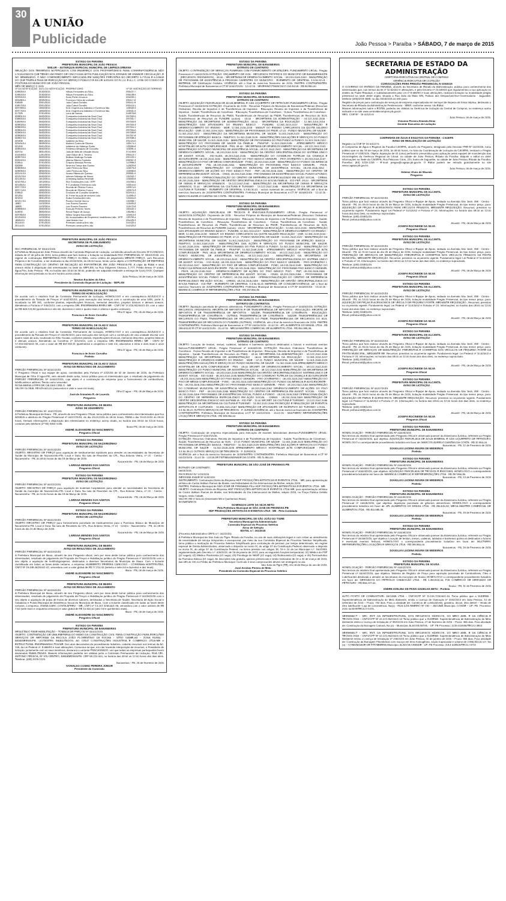30
A UNIÃO
Publicidade
João Pessoa > Paraíba > SÁBADO, 7 de março de 2015
ESTADO DA PARAÍBA
PREFEITURA MUNICIPAL DE JOÃO PESSOA
EMLUR – AUTARQUIA ESPECIAL MUNICIPAL DE LIMPEZA URBANA
RELAÇÃO DOS TERRENOS NOTIFICADOS COM ENDEREÇO DOS PROPRIETÁRIOS PARA CORRESPONDÊNCIA NÃO LOCALIZADOS QUE TERÃO UM PRAZO DE CINCO DIAS APÓS PUBLICAÇÃO NOS JORNAIS DE GRANDE CIRCULAÇÃO, E NO SEMANÁRIO, O NÃO COMPARECIMENTO IMPLICARÁ EM SANÇÕES PREVISTAS NO DECRETO 5.771/06 E 6.149/08 DO QUE TRATA A TAXA DE EXECUÇÃO DO SERVIÇO PÚBLICO E AS LEI 6.811/91 DO R.L.U. E A.L.C. 07/95 DO CODIGO DE POSTURA DO MUNICIPIO DE JOÃO PESSOA.
MÊS DE MARÇO I/ 2015
| Nº DA NOTIFICAÇÃO | DATA DA NOTIFICAÇÃO | PROPRIETÁRIO | Nº DE INSCRIÇÃO DO TERRENO |
| --- | --- | --- | --- |
| 019839/15 | 21/02/2015 | Hilkias Fernandes da Silva | 092437-7 |
| 019840/15 | 21/02/2015 | Hilkias Fernandes da Silva | 092438-5 |
| 023355/15 | 26/02/2015 | Daria Potter Amancio | 004032-1 |
| 022486/14 | 22/09/2014 | Francisco Vieira de andrade | 095117-0 |
| 018569 | 23/01/2015 | João Cabral Gondim | 093411-9 |
| 018570/15 | 23/01/2015 | João Cabral Gondim | 093410-1 |
| 023768/15 | 18/02/2015 | M.M. Engenharia Indústria e Comércio ltda | 102502-3 |
| 023776/15 | 18/02/2015 | M.M. Engenharia Indústria e Comércio ltda | 102501-5 |
| 017329 | 27/01/2015 | Lúcia de Novais | 042676-8 |
| 022801/15 | 05/02/2015 | Companhia Industrial do Sisal Cisal | 097302-5 |
| 018600/15 | 05/02/2015 | Companhia Industrial do Sisal Cisal | 097301-7 |
| 018599/15 | 05/02/2015 | Companhia Industrial do Sisal Cisal | 097300-9 |
| 022802/15 | 05/02/2015 | Companhia Industrial do Sisal Cisal | 097303-3 |
| 022803/15 | 05/02/2015 | Companhia Industrial do Sisal Cisal | 097304-1 |
| 022804/15 | 05/02/2015 | Companhia Industrial do Sisal Cisal | 097305-0 |
| 022805/15 | 05/02/2015 | Companhia Industrial do Sisal Cisal | 097306-8 |
| 022806/15 | 05/02/2015 | Companhia Industrial do Sisal Cisal | 097307-8 |
| 022807/15 | 05/02/2015 | Companhia Industrial do Sisal Cisal | 097308-4 |
| 021908 | 08/01/2015 | Valdemir da Silva | 231424-0 |
| 022494/14 | 26/09/2014 | Marlene Castro de Oliveira | 162474-1 |
| 021259 | 05/01/2015 | Valdemar da Nóbrega Gaião | 122285-6 |
| 022840/15 | 06/02/2015 | Frederico Mesquita de Carvalho | 102281-4 |
| 022704 | 26/01/2015 | João de Brito de Athayde Moura | 274159-8 |
| 015248/15 | 14/01/2015 | José Gilson de A. Teixeira | 093412-7 |
| 022873/15 | 20/02/2015 | Robson Madruga Furtado | 097433-1 |
| 032552/15 | 19/02/2015 | Alberto Ribeiro Coutinho | 092367-2 |
| 015844 | 07/01/2015 | Crispina Messias Pereira | 147898-2 |
| 020289 | 23/02/2015 | Severino Tomaz dos Santos | 143623-6 |
| 022838/15 | 06/02/2015 | Jafer Pereira da Silva | 102279-2 |
| 022839/15 | 06/02/2015 | Jafer Pereira da Silva | 102280-6 |
| 023151/15 | 23/02/2015 | Norma Ribeiro de Queiroz | 293661-5 |
| 021213/15 | 05/02/2015 | Adones Nóbrega de Moura | 124352-7 |
| 021125/14 | 16/12/2014 | Armstrong Batista Rezende | 102263-6 |
| 021078/14 | 16/12/2014 | Star Construções Ltda - EPP | 101356-4 |
| 021165/14 | 16/12/2014 | R C produtos Cerâmicos Ltda | 102244-0 |
| 023773/15 | 18/02/2015 | Ricardo de Oliveira Franca | 100974-5 |
| 023774/15 | 18/02/2015 | Ricardo de Oliveira Franca | 100975-3 |
| 019842 | 02/03/2015 | Ceciliano de Carvalho Vanderlei | 001910-1 |
| 021264 | 06/02/2015 | M. Freire locação de imóveis Ltda | 114285-2 |
| 021912 | 09/01/2015 | Dubai Construções Ltda | 124504-0 |
| 021217/15 | 23/02/2015 | Paulino Vicente Marco | 124366-7 |
| 16807 | 11/02/2015 | Luiz Soares Gouveia | 112469-2 |
| 16808 | 11/02/2015 | Luiz Soares Gouveia | 112470-6 |
| 022866/15 | 20/02/2015 | Gonçalo Pinheiro Torres | 100422-1 |
| 043630 | 26/02/2015 | Sinval Roque de Araújo | 136496-1 |
| 023780/15 | 23/02/2015 | Wilma Targino Maranhão | 101813-2 |
| 021216/15 | 11/02/2015 | ML Incorporadora de Empreend. Imobiliários Ltda - EPP | 123793-4 |
| 18565/15 | 22/01/2015 | José Batista Vaz | 094420-3 |
| 20115/15 | 07/01/2015 | Premium construções Ltda | 241522-4 |
| 20114/15 | 07/01/2015 | Premium construções Ltda | 241523-2 |
PREFEITURA MUNICIPAL DE JOÃO PESSOA
SECRETARIA DE PLANEJAMENTO
AVISO DE LICITAÇÃO
RDC PRESENCIAL Nº 33001/2015
A Prefeitura Municipal de João Pessoa através da Comissão Especial de Licitação, constituída através do Decreto Nº 8.249/2014, datada de 07 de julho de 2014, torna público que fará realizar a licitação na modalidade RDC PRESENCIAL N° 33001/2015, em regime de contratação EMPREITADA POR PREÇO GLOBAL, como critério de julgamento MENOR PREÇO, com Recursos Próprios e de Convênio, a ser realizada no dia 01/04/2015, às 09:00 horas, tendo como objeto a CONTRATAÇÃO DE EMPRESA PARA CONSTRUÇÃO DO CENTRO DE INICIAÇÃO AO ESPORTE/CIE, EM JOÃO PESSOA-PB. A cópia do Edital e seus anexos estão à disposição dos interessados na sede da SEPLAN, na Rua Diógenes Chianca, 1.777, Prédio Anexo 4º andar, Água Fria, João Pessoa - PB, no horário das 14:00 às 18:00, podendo ser adquirida mediante a entrega de 1(um) DVD. Qualquer informação será prestada no local e horário acima citado.
João Pessoa, 06 de março de 2015.
Newton Euclides da Silva
Presidente da Comissão Especial de Licitação - SEPLAN
PREFEITURA MUNICIPAL DE OLHO D´ÁGUA
TERMO DE HOMOLOGAÇÃO
De acordo com o relatório final da Comissão Permanente de Licitação, HOMOLOGO e em consequência ADJUDICO o procedimento da Tomada de Preços nº 00024/2014, para execução dos serviços com a construção de uma UBS, porte II, localizada na BR 361, conforme plantas, especificações técnicas, memorial descritivo, projetos básicos e demais anexos. Atendendo a Portaria nº 340/2013, com a empresa DEL ENGENHARIA EIRELI ME - CNPJ Nº 17.415.942/0001-33, com o valor de R$ 508.224,84 (quinhentos e oito mil, duzentos e vinte e quatro reais e oitenta e quatro centavos).
Olho D´água - PB, 05 de Março de 2015.
Francisco de Assis Carvalho
Prefeito
PREFEITURA MUNICIPAL DE OLHO D´ÁGUA
TERMO DE HOMOLOGAÇÃO
De acordo com o relatório final da Comissão Permanente de Licitação, HOMOLOGO e em conseqüência ADJUDICO o procedimento da Tomada de Preços nº 00025/2014, para execução dos serviços com a construção de uma unidade escolar com quatro salas de aula, localizada no Sítio Guiada, conforme plantas, especificações técnicas, memorial descritivo, projetos básicos e demais anexos. Atendendo ao Convênio nº 421/2014, com a empresa DEL ENGENHARIA EIRELI ME - CNPJ Nº 17.415.942/0001-33, com o valor de R$ 557.832,11 (quinhentos e cinqüenta e sete mil, oitocentos e trinta e dois reais e onze centavos).
Olho D´água - PB, 05 de Março de 2015.
Francisco de Assis Carvalho
Prefeito
PREFEITURA MUNICIPAL DE OLHO D´ÁGUA
AVISO DE RESULTADO DE JULGAMENTO
PREGÃO PRESENCIAL Nº 00001/2015
O Pregoeiro Oficial e sua equipe de apoio, constituídos pela Portaria nº 02/2015 de 02 de Janeiro de 2015, da Prefeitura Municipal de Olho D´agua-PB, vem através deste aviso, tornar público para os interessados que, o resultado de julgamento do PREGÃO PRESENCIAL Nº 00001/2015, cujo objeto é a contratação de empresa para o fornecimento de combustíveis, lubrificantes e aditivos. Tendo como vencedor:
ROSA MARIA LOPES DE CALDAS CIRILO - ME
VALOR GLOBAL R$ 629.000,00 (seiscentos e vinte e nove mil reais)
Olho D´agua – PB, 05 de Março de 2015.
José de Arimateia R. de Lacerda
Pregoeiro
PREFEITURA MUNICIPAL DE IBIARA
AVISO DE ADIAMENTO
PREGÃO PRESENCIAL Nº. 00017/2015
A Prefeitura Municipal de Ibiara - PB, através de seu Pregoeiro Oficial, torna público para conhecimento dos interessados que fica ADIADA a abertura do Pregão Presencial nº 00017/2015, do dia 09.03.2015 às 09:00 horas, PARA o dia 19.03.2015 às 09:00 horas. Demais informações a disposição dos interessados no endereço acima citado, no horário das 08:00 às 12:00 horas, contatos pelo telefone (0**83) 3454-1035.
Ibiara-PB, 06 de março de 2015.
ANDRÉ ALEXANDRE DO NASCIMENTO
Pregoeiro Oficial
ESTADO DA PARAÍBA
PREFEITURA MUNICIPAL DE NAZAREZINHO
AVISO DE LICITAÇÃO
PREGÃO PRESENCIAL Nº 00010/2015
OBJETO: REGISTRO DE PREÇO para aquisição de medicamentos injetáveis para atender as necessidades da Secretaria de Saúde do Município de Nazarezinho-PB. Local e Data: Na sala de Reuniões da CPL, Rua Antonio Vieira, nº 01 - Centro - Nazarezinho - PB, às 08:00 horas do dia 18 de Março de 2015.
Nazarezinho - PB, 06 de Março de 2015
LARISSA MENDES DOS SANTOS
Pregoeira Oficial
ESTADO DA PARAÍBA
PREFEITURA MUNICIPAL DE NAZAREZINHO
AVISO DE LICITAÇÃO
PREGÃO PRESENCIAL Nº 00011/2015
OBJETO: REGISTRO DE PREÇO para aquisição de materiais hospitalares para atender as necessidades da Secretaria de Saúde do município de Nazarezinho-PB. Local e Data: Na sala de Reuniões da CPL, Rua Antonio Vieira, nº 01 - Centro - Nazarezinho - PB, às 10:00 horas do dia 18 de Março de 2015.
Nazarezinho - PB, 06 de Março de 2015
LARISSA MENDES DOS SANTOS
Pregoeira Oficial
ESTADO DA PARAÍBA
PREFEITURA MUNICIPAL DE NAZAREZINHO
AVISO DE LICITAÇÃO
PREGÃO PRESENCIAL Nº 00012/2015
OBJETO REGISTRO DE PREÇO para fornecimento parcelado de medicamentos para a Farmácia Básica do Município de Nazarezinho-PB. Local e Data: Na sala de Reuniões da CPL, Rua Antonio Vieira, nº 01 - Centro - Nazarezinho - PB, às 08:30 horas do dia 20 de Março de 2015.
Nazarezinho - PB, 06 de Março de 2015
LARISSA MENDES DOS SANTOS
Pregoeira Oficial
PREFEITURA MUNICIPAL DE IBIARA
AVISO DE RESULTADO DE JULGAMENTO
PREGÃO PRESENCIAL Nº 00014/2015
A Prefeitura Municipal de Ibiara, através de seu Pregoeiro oficial, vem por meio deste tornar público para conhecimento dos interessados, resultado de julgamento de Proposta de Preços e Habilitação jurídica do Pregão Presencial nº 00014/2015 com o seu objeto a aquisição de hortifrutigranjeiros, destinados a diversas Secretarias do Município de Ibiara. Com o licitante classificado em todas as fases deste certame, a empresa: HUMBERTO PEREIRA CARDOSO – CORRINHA HORTFRUTAS, CNPJ Nº 19.448.462/0001-02, vencedora com o valor global de R$ 77.210,00 (setenta e sete mil e duzentos e dez reais).
Ibiara - PB, 06 de março de 2015.
ANDRÉ ALEXANDRE DO NASCIMENTO
Pregoeiro Oficial
PREFEITURA MUNICIPAL DE IBIARA
AVISO DE RESULTADO DE JULGAMENTO
PREGÃO PRESENCIAL Nº 00016/2015
A Prefeitura Municipal de Ibiara, através de seu Pregoeiro oficial, vem por meio deste tornar público para conhecimento dos interessados, resultado de julgamento de Proposta de Preços e Habilitação jurídica do Pregão Presencial nº 00016/2015 com o seu objeto a aquisição de polpa de frutas de diversos sabores, destinadas a Secretaria de Saúde, Secretaria de Ação Social e Cidadania e Fundo Municipal de Assistência Social do Município de Ibiara. Com o licitante classificado em todas as fases deste certame, a empresa: JOANA DARC COSTA AFREU – ME, CNPJ nº 13.207.326/0001-36, vencedora com o valor unitário de R$ 7,50 (sete reais e cinquenta centavos) e valor global de R$ 10.500,00 (dez mil e quinhentos reais).
Ibiara - PB, 06 de março de 2015.
ANDRÉ ALEXANDRE DO NASCIMENTO
Pregoeiro Oficial
ESTADO DA PARAÍBA
PREFEITURA MUNICIPAL DE BANANEIRAS
RESULTADO FASE HABILITAÇÃO – TOMADA DE PREÇOS Nº 00001/2015
OBJETO: CONTRATAÇÃO DE UMA EMPRESA DO RAMO DA CONSTRUÇÃO CIVIL PARA CONSTRUÇÃO PARA EXECUTAR SERVIÇOS DE REFORMA DA ESCOLA JOÃO FLORENTINO DA ROCHA – SÍTIO GAMELAS – ZONA RURAL - BANANEIRAS/PB. LICITANTES INABILITADOS: AD CRUZ CONSTRUÇÕES INDUSTRIA E COMERCIO LTDA-ME e ESTRUCTURAL ENGENHARIA LTDA ME. Dos atos decorrentes do procedimento licitatório, caberão recursos nos termos do Art. 109, da Lei Federal nº. 8.666/93 e suas alterações. Comunica-se que, em não havendo interposição de recursos, o Presidente de licitação, juntamente com os seus membros, declarará o certame FRACASSADO, vez que todas as empresas participantes foram declaradas INABILITADAS. Maiores informações poderão ser obtidas junto a Comissão Permanente de Licitação, RUA CEL. ANTONIO PESSOA, Nº 375-CENTRO, BANANEIRAS/PB- CEP 58.220-000, no horário das 08:00 as 12:00 horas dos dias úteis. Telefone: (083) 3376 1129.
Bananeiras - PB, 25 de fevereiro de 2015
IVONALDO COSMO PEREIRA JÚNIOR
Presidente da Comissão
ESTADO DA PARAÍBA
PREFEITURA MUNICIPAL DE BANANEIRAS
EXTRATO DE CONTRATO
OBJETO: CONTRATAÇÃO DE SERVIÇOS FUNERAIS COM FORNECIMENTO DE ATAÚDES. FUNDAMENTO LEGAL: Pregão Presencial nº 00002/2015.DOTAÇÃO: ORÇAMENTO DE 2015 - RECURSOS PRÓPRIOS DO MUNICÍPIO DE BANANEIRAS/PB - (RECURSOS ORDINÁRIOS) - 08.00 - SECRETARIA DE DESENVOLVIMENTO SOCIAL - 08.244.2005.2053 - MANUTENÇÃO DE PROGRAMA DE ASSISTÊNCIA A PESSOAS CARENTES DO MUNICIPIO - ELEMENTO DE DESPESA: 3.3.90.32.01 - MATERIAL DE Distribuição Gratuita. VIGÊNCIA: até o final do exercício financeiro de 2015. PARTES CONTRATANTES: Prefeitura Municipal de Bananeiras e:CT Nº 00007/2015 - 12.02.15 - SEVERINO FRANCISCO DA SILVA - R$ 84.850,00
ESTADO DA PARAÍBA
PREFEITURA MUNICIPAL DE BANANEIRAS
EXTRATO DE CONTRATO
OBJETO: AQUISIÇÃO PARCELADA DE ÁGUA MINERAL E GÁS LIQUEFEITO DE PETRÓLEO.FUNDAMENTO LEGAL: Pregão Presencial nº 00003/2015.DOTAÇÃO: Orçamento de 2015 - Recursos Próprios do Município de Bananeiras/Federais (Recursos Ordinários; Receita de Impostos e de Transferência de Impostos - Educação; Receita de Impostos e de Transferência de Impostos - Saúde; Transferência de Convênios - Educação; Transferência de Convênios - Outras; Transferência de Convênios - Saúde; Transferências de Recursos do FNAS; Transferências de Recursos do FNDE; Transferências de Recursos do SUS; Transferências de Recursos do FUNDEB (outras) - 03.00 - SECRETARIA DA ADMINISTRAÇÃO - 04.122.2002.2005 - MANUTENÇÃO DA SECRETARIA DE ADMINISTRAÇÃO; 06.00 - SECRETARIA DA EDUCAÇÃO - 12.361.2014.2016 - MANUTENÇÃO DAS ATIVIDADES DO ENSINO BÁSICO - FUNDEB; 12.361.2014.2017 - MANUTENÇÃO E DESENVOLVIMENTO DO ENSINO - MDE; 12.361.2016.2018 - MANUT. DO ENSINO C/RECURSOS DA QUOTA SALÁRIO EDUCAÇÃO - QSE; 12.361.2019.2020 - MANUTENÇÃO DE PROGRAMAS DO FNDE; 07.01 - FUNDO MUNICIPAL DE SAÚDE - 10.301.2002.2022 - MANUTENÇÃO DA SECRETARIA MUNICIPAL DE SAÚDE; 10.301.2008.2023 - MANUTENÇÃO DO PROGRAMA DE ATENÇÃO BASICA - PAB/FIXO; 10.301.2008.2029 - MANUTENÇÕES DAS AÇÕES E SERVIÇOS DO FUNDO MUNICIPAL DE SAÚDE; 10.301.2008.2030 - MANUTENÇÃO DE PROGRAMAS DO FNS FUNDO A FUNDO; 10.301.2009.2032 - MANUTENÇÃO DO PROGRAMA DE SAÚDE DA FAMILIA - FNS/PSF; 10.302.2008.2035 - ATENDIMENTO MÉDICO HOSPITALAR DE ALTA COMPLEXIDADE - FNS; 08.00 - SECRETARIA DE DESENVOLVIMENTO SOCIAL - 08.122.2002.2041 - MANUTENÇÃO DO FUNDO MUNICIPAL DE ASSISTÊNCIA SOCIAL; 08.122.2002.2042 - MANUTENÇÃO DA SECRETARIA DE DESENVOLVIMENTO SOCIAL; 08.243.2004.2044 - MANUTENÇÃO DA GESTÃO DESCENTRALIZADA DO SISTEMA UNICO DE ASSIST. SOCIAL - IGD-SUAS; 08.243.2004.2045 - MANUTENÇÃO DO CONSELHO TUTELAR DA CRIANÇA E ADOLESCENTE; 08.243.2004.2046 - MANUTENÇÃO DO PISO BASICO VARIAVEL - PRO-JOVEM/PBV I; 08.243.2004.2047 - MANUTENÇÃO DO PISO DE MÉDIA COMPLEXIDADE - PVMC; 08.243.2004.2048 - MANUTENÇÃO DO FUNDO DA INFANCIA E ADOLESCENTE - FIA; 08.243.2005.2050 - MANUTENÇÃO DO PROGRAMA PISO BASICO VARIAVEL - PBVII; 08.244.2002.2051 - MANUTENÇÃO DO CONSELHO MUNICIPAL DE ASSISTÊNCIA SOCIAL; 08.244.2005.2052 - DESENVOLVIMENTO DE AÇÕES DO PISO BÁSICO FIXO - PBF; 08.244.2005.2055 - MANUTENÇÃO DO CENTRO DE REFERENCIA EM ASSIST. SOCIAL - CRAS; 08.244.2005.2056 - PROGRAMAS DE ASSISTÊNCIAS SOCIAL FUNDO A FUNDO; 08.244.2005.2058 - OPERACIONALIZAÇÃO DO CENTRO DE REFERÊNCIA ESPECIALIZADO EM AÇÃO SOCIAL - CREAS; 08.244.2005.2059 - MANUTENÇÃO DE GESTÃO DESCENTRALIZADA DO BOLSA FAMILIA - IGD-PBF; 09.00 - SECRETARIA DE OBRAS E SERVIÇOS URBANOS - 15.122.2002.2062 - MANUTENÇÃO DA SECRETARIA DE OBRAS E SERVIÇOS URBANOS; 11.00 - SECRETARIA DA CULTURA E TURISMO - 13.122.2002.2065 - MANUTENÇÃO DA SECRETARIA DA CULTURA E TURISMO - ELEMENTO DE DESPESA: 3.3.90.30.01 - outros materiais de consumo. VIGÊNCIA: até o final do exercício financeiro de 2015PARTES CONTRATANTES: Prefeitura Municipal de Bananeiras e:CT Nº 00008/2015 - 12.02.15 - MARCOS AURELIO DANTAS DA COSTA - R$ 32.950,00
ESTADO DA PARAÍBA
PREFEITURA MUNICIPAL DE BANANEIRAS
EXTRATO DE CONTRATO
OBJETO: AQUISIÇÃO PARCELADA DE TECIDOS E ENXOVAIS.FUNDAMENTO LEGAL: Pregão Presencial nº 00004/2015.DOTAÇÃO: Orçamento de 2015 - Recursos Próprios do Município de Bananeiras/Federais (Recursos Ordinários; Receita de Impostos e de Transferência de Impostos - Educação; Receita de Impostos e de Transferência de Impostos - Saúde; Transferência de Convênios - Educação; Transferência de Convênios - Outras; Transferência de Convênios - Saúde; Transferências de Recursos do FNAS; Transferências de Recursos do FNDE; Transferências de Recursos do SUS; Transferências de Recursos do FUNDEB (outras) - 06.00 - SECRETARIA DA EDUCAÇÃO - 12.361.2014.2016 - MANUTENÇÃO DAS ATIVIDADES DO ENSINO BÁSICO - FUNDEB; 12.361.2014.2017 - MANUTENÇÃO E DESENVOLVIMENTO DO ENSINO - MDE; 12.361.2016.2018 - MANUT. DO ENSINO C/RECURSOS DA QUOTA SALÁRIO EDUCAÇÃO - QSE; 12.361.2019.2020 - MANUTENÇÃO DE PROGRAMAS DO FNDE; 07.01 - FUNDO MUNICIPAL DE SAÚDE - 10.301.2002.2022 - MANUTENÇÃO DA SECRETARIA MUNICIPAL DE SAÚDE; 10.301.2008.2023 - MANUTENÇÃO DO PROGRAMA DE ATENÇÃO BASICA - PAB/FIXO; 10.301.2008.2029 - MANUTENÇÕES DAS AÇÕES E SERVIÇOS DO FUNDO MUNICIPAL DE SAÚDE; 10.301.2008.2030 - MANUTENÇÃO DE PROGRAMAS DO FNS FUNDO A FUNDO; 10.301.2009.2032 - MANUTENÇÃO DO PROGRAMA DE SAÚDE DA FAMILIA - FNS/PSF; 10.302.2008.2035 - ATENDIMENTO MÉDICO HOSPITALAR DE ALTA COMPLEXIDADE - FNS; 08.00 SECRETARIA DE DESENVOLVIMENTO SOCIAL - 08.122.2002.2041 - MANUTENÇÃO DO FUNDO MUNICIPAL DE ASSISTÊNCIA SOCIAL; 08.122.2002.2042 - MANUTENÇÃO DA SECRETARIA DE DESENVOLVIMENTO SOCIAL; 08.243.2004.2044 - MANUTENÇÃO DA GESTÃO DESCENTRALIZADA DO SISTEMA UNICO DE ASSIST. SOCIAL - IGD-SUAS; 08.243.2004.2046 - MANUTENÇÃO DO PISO BASICO VARIAVEL - PRO-JOVEM/PBV I; 08.243.2004.2047 - MANUTENÇÃO DO PISO DE MÉDIA COMPLEXIDADE - PVMC; 08.243.2004.2048 - MANUTENÇÃO DO FUNDO DA INFANCIA E ADOLESCENTE - FIA; 08.243.2005.2050 - MANUTENÇÃO DO PROGRAMA PISO BASICO VARIAVEL - PBVII; 08.244.2005.2052 - DESENVOLVIMENTO DE AÇÕES DO PISO BÁSICO FIXO - PBF; 08.244.2005.2055 - MANUTENÇÃO DO CENTRO DE REFERENCIA EM ASSIST. SOCIAL - CRAS; 08.244.2005.2056 - PROGRAMAS DE ASSISTÊNCIAS SOCIAL FUNDO A FUNDO; 08.244.2005.2058 - OPERACIONALIZAÇÃO DO CENTRO DE REFERÊNCIA ESPECIALIZADO EM AÇÃO SOCIAL - CREAS; 08.244.2005.2059 - MANUTENÇÃO DE GESTÃO DESCENTRALIZADA DO BOLSA FAMILIA - IGD-PBF - ELEMENTO DE DESPESA: 3.3.90.30.01 MATERIAL DE CONSUMOVIGÊNCIA: até o final do exercício financeiro de 2015PARTES CONTRATANTES: Prefeitura Municipal de Bananeiras e:CT Nº 00009/2015 - 13.02.15 - MARINGÁ COMÉRCIO E REPRESENTAÇÕES LTDA - R$ 287.860,80
ESTADO DA PARAÍBA
PREFEITURA MUNICIPAL DE BANANEIRAS
EXTRATO DE CONTRATOS
OBJETO: Aquisição parcelada de gêneros alimentícios. FUNDAMENTO LEGAL: Pregão Presencial nº 00005/2015. DOTAÇÃO: RECURSOS ORDINÁRIOS; RECEITA DE IMPOSTOS E DE TRANSFERÊNCIA DE IMPOSTOS - EDUCAÇÃO; RECEITA DE IMPOSTOS E DE TRANSFERÊNCIA DE IMPOSTOS - SAÚDE; TRANSFERÊNCIA DE CONVÊNIOS - EDUCAÇÃO; TRANSFERÊNCIA DE CONVÊNIOS - OUTRAS; TRANSFERÊNCIA DE CONVÊNIOS - SAÚDE; TRANSFERÊNCIAS DE RECURSOS DO FNAS; TRANSFERÊNCIAS DE RECURSOS DO FNDE; TRANSFERÊNCIAS DE RECURSOS DO SUS; TRANSFERÊNCIAS DE RECURSOS DO FUNDEB (OUTRAS). VIGÊNCIA: até o final do exercício financeiro de 2015. PARTES CONTRATANTES: Prefeitura Municipal de Bananeiras e: CT Nº 00010/2015 - 20.02.15 - ATL ALIMENTOS DO BRASIL LTDA - R$ 286.530,82 E CT Nº 00011/2015 - 20.02.15 - MEGA MASTER COMERCIAL DE ALIMENTOS LTDA - R$ 450.985,35.
ESTADO DA PARAÍBA
PREFEITURA MUNICIPAL DE BANANEIRAS
EXTRATO DE CONTRATO
OBJETO: Locação de tendas, mesas, cadeiras, tablados e banheiros químicos destinados a futuros e eventuais eventos festivos.FUNDAMENTO LEGAL: Pregão Presencial nº 00006/2015. DOTAÇÃO: Recursos Ordinários; Transferência de Convênios - Outras Receita de Impostos e de Transferência de Impostos - Educação; Receita de Impostos e de Transferência de Impostos - Saúde Transferências de Recursos do FNAS - 03.00 SECRETARIA DA ADMINISTRAÇÃO - 04.122.2002.2005 MANUTENÇÃO DA SECRETARIA DE ADMINISTRAÇÃO - 06.00 SECRETARIA DA EDUCAÇÃO - 12.361.2014.2017 MANUTENÇÃO E DESENVOLVIMENTO DO ENSINO - MDE - 07.01 FUNDO MUNICIPAL DE SAÚDE - 10.301.2008.2029 MANUTENÇÕES DAS AÇÕES E SERVIÇOS DO FUNDO MUNICIPAL DE SAÚDE - 10.302.2008.2035 ATENDIMENTO MÉDICO HOSPITALAR DE ALTA COMPLEXIDADE - FNS - 08.00 SECRET. DE DESENVOLVIMENTO SOCIAL - 08.122.2002.2041 MANUTENÇÃO DO FUNDO MUNICIPAL DE ASSISTÊNCIA SOCIAL - 08.122.2002.2042 MANUTENÇÃO DA SECRETARIA DE DESENVOLVIMENTO SOCIAL - 08.243.2004.2044 MANUTENÇÃO DA GESTÃO DESCENTRALIZADA DO SISTEMA UNICO DE ASSIST. SOCIAL - IGD-SUAS - 08.243.2004.2045 MANUTENÇÃO DO CONSELHO TUTELAR DA CRIANÇA E ADOLESCENTE - 08.243.2004.2046 MANUTENÇÃO DO PISO BASICO VARIAVEL - PRO-JOVEM/PBV I - 08.243.2004.2047 MANUTENÇÃO DO PISO DE MÉDIA COMPLEXIDADE - PVMC - 08.243.2004.2048 MANUTENÇÃO DO FUNDO DA INFANCIA E ADOLESCENTE - FIA - 08.243.2005.2050 MANUTENÇÃO DO PROGRAMA PISO BASICO VARIAVEL - PBVII - 08.244.2002.2051 MANUTENÇÃO DO CONSELHO MUNICIPAL DE ASSISTÊNCIA SOCIAL - 08.244.2005.2052 DESENVOLVIMENTO DE AÇÕES DO PISO BÁSICO FIXO - PBF - 08.244.2005.2055 MANUTENÇÃO DO CENTRO DE REFERENCIA EM ASSIST. SOCIAL - CRAS - 08.244.2005.2056 PROGRAMAS DE ASSISTÊNCIAS SOCIAL FUNDO A FUNDO - 08.244.2005.2058 OPERACIONALIZAÇÃO DO CENTRO DE REFERÊNCIA ESPECIALIZADO EM AÇÃO SOCIAL - CREAS - 08.244.2005.2059 MANUTENÇÃO DE GESTÃO DESCENTRALIZADA DO BOLSA FAMILIA - IGD-PBF - 11.00 SECRET. DA CULTURA E TURISMO - 13.122.2002.2065 MANUTENÇÃO DA SECRETARIA DA CULTURA E TURISMO - 13.392.2020.2066 PROMOÇÃO E REALIZAÇÃO DE EVENTOS ARTISTICOS E CULTURAIS - 13.695.2020.2067 MANUTENÇÃO DE ATIVIDADES DE INCENTIVO AO TURISMO LOCAL - 3.3.90.39.01 OUTROS SERVIÇOS DE TERCEIROS - P. JURIDICAVIGÊNCIA: até o final do exercício financeiro de 2015PARTES CONTRATANTES: Prefeitura Municipal de Bananeiras e:CT Nº 00012/2015 - 20.02.15 - MULTSERV REPRESENTAÇÕES LOCAÇÕES E SERVIÇOS LTDA - R$ 189.950,00
ESTADO DA PARAÍBA
PREFEITURA MUNICIPAL DE BANANEIRAS
EXTRATO DE CONTRATO
OBJETO: Contratação de empresa especializada para execução de exames laboratoriais diversos.FUNDAMENTO LEGAL: Pregão Presencial nº 00007/2015.
DOTAÇÃO: Recursos Ordinários; Receita de Impostos e de Transferência de Impostos - Saúde; Transferência de Convênios - Saúde; Transferências de Recursos do SUS; - 07.01 FUNDO MUNICIPAL DE SAÚDE - 10.301.2008.2023 MANUTENÇÃO DO PROGRAMA DE ATENÇÃO BASICA - PAB/FIXO - 10.301.2008.2029 MANUTENÇÕES DAS AÇÕES E SERVIÇOS DO FUNDO MUNICIPAL DE SAÚDE - 10.302.2008.2035 ATENDIMENTO MÉDICO HOSPITALAR ALTA COMPLEXIDADE - FNS - 3.3.90.39.01 OUTROS SERVIÇOS DE TERCEIROS - P. JURIDICA
VIGÊNCIA: até o final do exercício financeiro de 2015PARTES CONTRATANTES: Prefeitura Municipal de Bananeiras e:CT Nº 00013/2015 - 20.02.15 - LUCIA DE FÁTIMA ANDRADE DA COSTA - R$ 70.950,00
PREFEITURA MUNICIPAL DE SÃO JOSÉ DE PIRANHAS-PB
EXTRATO DE CONTRATO:
06/03/2015
PROCESSO N.º 013/2015
INEXIGIBILIDADE Nº 003/2015
INSTRUMENTO: Contratação Direta da Empresa HDF PRODUÇÕES ARTÍSTICAS E EVENTOS LTDA. - ME, para apresentação artística do Cantor Adilson Ramos de Ataíde, nas festividades do Dia Internacional da Mulher, edição 2015.
PARTES: Prefeitura Municipal de SÃO JOSÉ DE PIRANHAS-PB e HDF PRODUÇÕES ARTIRISTICAS E EVENTOS LTDA - ME.
OBJETO: Contratação Direta da Empresa HDF PRODUÇÕES ARTÍSTICAS E EVENTOS LTDA-ME, para apresentação artística do Cantor Adilson Ramos de Ataíde, nas festividades do Dia Internacional da Mulher, edição 2015, na Praça Publica Getúlio Vargas, nesta Cidade.
VALOR: R$ 17.500,00 (Dezessete Mil e Quinhentos Reais)
SIGNATÁRIOS:
DOMINGOS LEITE DA SILVA NETO
Pela Prefeitura Municipal de SÃO JOSE DE PIRANHAS-PB
HDF PRODUÇÕES ARTISTICAS E EVENTOS LTDA - ME - Pela Contatada
PREFEITURA MUNICIPAL DE SÃO JOÃO DO TIGRE
Secretaria Municipal da Administração
Comissão Especial do Processo Seletivo
Aviso de Seleção
EDITAL n.º. 001/2015
(Processo Administrativo CEPS n.º. 002/2015)
A Prefeitura Municipal de São João do Tigre, Estado da Paraíba, no uso de suas atribuições legais e com vistas ao atendimento de necessidade de serviço temporário e excepcional, por meio da sua Comissão Especial do Processo Seletivo Simplificado, torna pública a realização do Processo Seletivo Simplificado para contratação de pessoal, por tempo determinado, em regime especial de Direito Administrativo, observado o disposto no inciso IX, do artigo 37 da Constituição Federal; observado o disposto no inciso IX, do artigo 37 da Constituição Federal; na forma prevista nos artigos 18, 19 e 20 da Lei Municipal n.º. 150/1993, regulamentada pelo Decreto n.º. 005/2013, de 16 de janeiro de 2013, para as seguintes funções temporárias: 01) Médico do PSF (02 vagas); 02) Médico Plantonista (01 vaga); 03) Psicólogo do NASF (01 vaga); 04) Nutricionista (01 vaga); e 05) Farmacêutico da Farmácia Básica (01 vaga). As inscrições são gratuita, apenas presenciais e serão realizadas de 16 a 20 de março de 2015, das 08h às 13h no Prédio da Prefeitura Municipal. Currículo e seus comprovantes devem ser entregues no ato.
São João do Tigre (PE), em 06 de Março do ano de 2015.
José Arnóbio Pereira de Melo
Presidente da Comissão Especial do Processo Seletivo
SECRETARIA DE ESTADO DA ADMINISTRAÇÃO
DIRETORIA EXECUTIVA DA CENTRAL DE COMPRAS
GERÊNCIA EXECUTIVA DE LICITAÇÃO
CONVOCAÇÕES PARA PREGÃO PRESENCIAL N 035/2015
O GOVERNO DO ESTADO DA PARAÍBA, através da Secretaria de Estado da Administração, publica para conhecimento dos interessados que, nos termos da lei nº 10.520/02 e alterações, e pelo Decreto nº 24.649/03 que regulamentou a sua aplicação no âmbito do Poder Estadual, e subsidiariamente pela Lei nº 8.666/93 e suas alterações, realizará licitação na modalidade pregão presencial na sede deste orgão, situada a Rua João da Mata S/N, Palácio dos Despachos/Vice-Governadoria - Jaguaribe, telefone (083)3218-4588, no dia 23/03/2015 às 09h para:
Registro de preços para contratação de serviços de empresa especializada em serviços de limpeza de fossa séptica, destinado a Secretaria de Estado da Administração Penitenciaria - SEAP, conforme anexo I do Edital.
Maiores informações sobre o EDITAL poderão ser obtidas na Gerência de Licitação da Central de Compras, no endereço acima indicado e no site www.centraldecompras.pb.gov.br.
REG. CGE Nº - 15-00120-8
João Pessoa, 06 de março de 2015.
Vivianne Pereira Almeida Diniz
Gerente Executiva de Licitação
COMPANHIA DE ÁGUA E ESGOTOS DA PARAÍBA - CAGEPA
AVISO DE REALIZAÇÃO DE LICITAÇÃO
Registro na CGE Nº 15-00122-5
A Companhia de Água e Esgotos da Paraíba-CAGEPA, através do Pregoeiro, designado pela Decisão PRE Nº 002/2015, torna público que no dia 18 de março de 2015, às 09:00 horas, na Sala da Coordenação de Licitação da CAGEPA, realizará o Pregão Presencial nº 018/2015. Objeto: Aquisição de 01 (uma) perfuratriz pneumática para aplicação pelas equipes de manutenção das microrregiões da Gerência Regional do Litoral, na cidade de João Pessoa, Estado da Paraíba. Adquirir o edital ou obter informações na Sede da CAGEPA, Rua Feliciano Cirne, 220, bairro de Jaguaribe, na cidade de João Pessoa, Estado da Paraíba. Fone/fax: (83) 3218-1208 – E-mail: pregao@cagepa.pb.gov.br. O Edital poderá ser retirado gratuitamente no site www.cagepa.pb.gov.br.
João Pessoa, 06 de março de 2015.
Aldemir Alves de Macedo
Pregoeiro
ESTADO DA PARAÍBA
PREFEITURA MUNICIPAL DE ALCANTIL
AVISO DE LICITAÇÃO
PREGÃO PRESENCIAL Nº 00013/2015
Torna público que fará realizar através da Pregoeira Oficial e Equipe de Apoio, sediada na Avenida São José, 498 - Centro - Alcantil - PB, às 09:00 horas do dia 25 de Março de 2015, licitação modalidade Pregão Presencial, do tipo menor preço, para: AQUISIÇÃO DE PEÇAS E ACESSORIOS PARA VEÍCULOS PESADOS, MEDIANTE REQUISIÇÃO. Recursos: previstos no orçamento vigente. Fundamento legal: Lei Federal nº 10.520/02 e Portaria nº 24. Informações: no horário das 08:00 as 12:00 horas dos dias úteis, no endereço supracitado.
Telefone: (083) 33481019.
Email: prefalcantil@yahoo.com.br
Alcantil - PB, 06 de Março de 2015
JOSEFA ROCINEIDE DA SILVA
Pregoeira Oficial
ESTADO DA PARAÍBA
PREFEITURA MUNICIPAL DE ALCANTIL
AVISO DE LICITAÇÃO
PREGÃO PRESENCIAL Nº 00014/2015
Torna público que fará realizar através da Pregoeira Oficial e Equipe de Apoio, sediada na Avenida São José, 498 - Centro - Alcantil - PB, às 11:00 horas do dia 25 de Março de 2015, licitação modalidade Pregão Presencial, do tipo menor preço, para: PRESTAÇÃO DE SERVIÇOS DE MANUTENÇÃO PREVENTIVA E CORRETIVA NOS VEÍCULOS PESADOS DA FROTA MUNICIPAL, MEDIANTE REQUISIÇÃO. Recursos: previstos no orçamento vigente. Fundamento legal: Lei Federal nº 10.520/02 e Portaria nº 24. Informações: no horário das 08:00 as 12:00 horas dos dias úteis, no endereço supracitado.
Telefone: (083) 33481019.
Email: prefalcantil@yahoo.com.br
Alcantil - PB, 06 de Março de 2015
JOSEFA ROCINEIDE DA SILVA
Pregoeira Oficial
ESTADO DA PARAÍBA
PREFEITURA MUNICIPAL DE ALCANTIL
AVISO DE LICITAÇÃO
PREGÃO PRESENCIAL Nº 00015/2015
Torna público que fará realizar através da Pregoeira Oficial e Equipe de Apoio, sediada na Avenida São José, 498 - Centro - Alcantil - PB, às 14:00 horas do dia 25 de Março de 2015, licitação modalidade Pregão Presencial, do tipo menor preço, para: AQUISIÇÃO DE PEÇAS E ACESSORIOS DE VEÍCULO DE PEQUENO PORTE, MEDIANTE REQUISIÇÃO.. Recursos: previstos no orçamento vigente. Fundamento legal: Lei Federal nº 10.520/02 e Portaria nº 24. Informações: no horário das 08:00 as 12:00 horas dos dias úteis, no endereço supracitado.
Telefone: (083) 33481019.
Email: prefalcantil@yahoo.com.br
Alcantil - PB, 06 de Março de 2015
JOSEFA ROCINEIDE DA SILVA
Pregoeira Oficial
ESTADO DA PARAÍBA
PREFEITURA MUNICIPAL DE ALCANTIL
AVISO DE LICITAÇÃO
PREGÃO PRESENCIAL Nº 00016/2015
Torna público que fará realizar através da Pregoeira Oficial e Equipe de Apoio, sediada na Avenida São José, 498 - Centro - Alcantil - PB, às 15:00 horas do dia 25 de Março de 2015, licitação modalidade Pregão Presencial, do tipo menor preço, para: PRESTAÇÃO DE SERVIÇOS DE MANUTENÇÃO PREVENTIVA E CORRETIVA NOS VEÍCULOS DE PEQUENO PORTE DA FROTA MUNICIPAL, MEDIANTE RE. Recursos: previstos no orçamento vigente. Fundamento legal: Lei Federal nº 10.520/02 e Portaria nº 24. Informações: no horário das 08:00 as 12:00 horas dos dias úteis, no endereço supracitado.
Telefone: (083) 33481019.
Email: prefalcantil@yahoo.com.br
Alcantil - PB, 06 de Março de 2015
JOSEFA ROCINEIDE DA SILVA
Pregoeira Oficial
ESTADO DA PARAÍBA
PREFEITURA MUNICIPAL DE ALCANTIL
AVISO DE LICITAÇÃO
PREGÃO PRESENCIAL Nº 00017/2015
Torna público que fará realizar através da Pregoeira Oficial e Equipe de Apoio, sediada na Avenida São José, 498 - Centro - Alcantil - PB, às 16:00 horas do dia 25 de Março de 2015, licitação modalidade Pregão Presencial, do tipo menor preço, para: AQUISIÇÃO DE PNEUS E ACESSORIOS, MEDIANTE REQUISIÇÃO. Recursos: previstos no orçamento vigente. Fundamento legal: Lei Federal nº 10.520/02 e Portaria nº 24. Informações: no horário das 08:00 as 12:00 horas dos dias úteis, no endereço supracitado.
Telefone: (083) 33481019.
Email: prefalcantil@yahoo.com.br
Alcantil - PB, 06 de Março de 2015
JOSEFA ROCINEIDE DA SILVA
Pregoeira Oficial
ESTADO DA PARAÍBA
PREFEITURA MUNICIPAL DE BANANEIRAS
HOMOLOGAÇÃO - PREGÃO PRESENCIAL Nº 00003/2015
Nos termos do relatório final apresentado pelo Pregoeiro Oficial e observado parecer da Assessoria Jurídica, referente ao Pregão Presencial nº 00003/2015, que objetiva: AQUISIÇÃO PARCELADA DE ÁGUA MINERAL E GÁS LIQUEFEITO DE PETRÓLEO; HOMOLOGO o correspondente procedimento licitatório em favor de: MARCOS AURELIO DANTAS DA COSTA - R$ 32.950,00.
Bananeiras - PB, 12 de Fevereiro de 2015
DOUGLAS LUCENA MOURA DE MEDEIROS
Prefeito
ESTADO DA PARAÍBA
PREFEITURA MUNICIPAL DE BANANEIRAS
HOMOLOGAÇÃO - PREGÃO PRESENCIAL Nº 00004/2015
Nos termos do relatório final apresentado pelo Pregoeiro Oficial e observado parecer da Assessoria Jurídica, referente ao Pregão Presencial nº 00004/2015, que objetiva: AQUISIÇÃO PARCELADA DE TECIDOS E ENXOVAIS; HOMOLOGO o correspondente procedimento licitatório em favor de: MARINGÁ COMÉRCIO E REPRESENTAÇÕES LTDA - R$ 287.860,80.
Bananeiras - PB, 13 de Fevereiro de 2015
DOUGLAS LUCENA MOURA DE MEDEIROS
Prefeito
ESTADO DA PARAÍBA
PREFEITURA MUNICIPAL DE BANANEIRAS
HOMOLOGAÇÃO - PREGÃO PRESENCIAL Nº 00005/2015
Nos termos do relatório final apresentado pelo Pregoeiro Oficial e observado parecer da Assessoria Jurídica, referente ao Pregão Presencial nº 00005/2015, que objetiva: Aquisição parcelada de gêneros alimentícios; HOMOLOGO o correspondente procedimento licitatório em favor de: ATL ALIMENTOS DO BRASIL LTDA - R$ 286.530,82; MEGA MASTER COMERCIAL DE ALIMENTOS LTDA - R$ 450.985,35.
Bananeiras - PB, 19 de Fevereiro de 2015
DOUGLAS LUCENA MOURA DE MEDEIROS
Prefeito
ESTADO DA PARAÍBA
PREFEITURA MUNICIPAL DE BANANEIRAS
HOMOLOGAÇÃO - PREGÃO PRESENCIAL Nº 00006/2015
Nos termos do relatório final apresentado pelo Pregoeiro Oficial e observado parecer da Assessoria Jurídica, referente ao Pregão Presencial nº 00006/2015, que objetiva: Locação de tendas, mesas, cadeiras, tablados e banheiros químicos destinados a futuros e eventuais eventos festivos; HOMOLOGO o correspondente procedimento licitatório em favor de: MULTSERV REPRESENTAÇÕES LOCAÇÕES E SERVIÇOS LTDA - R$ 189.950,00.
Bananeiras - PB, 19 de Fevereiro de 2015
DOUGLAS LUCENA MOURA DE MEDEIROS
Prefeito
ESTADO DA PARAÍBA
PREFEITURA MUNICIPAL DE SOUSA
HOMOLOGAÇÃO - PREGÃO PRESENCIAL Nº 00002/2015
Nos termos do relatório final apresentado pelo Pregoeiro Oficial e observado parecer da Assessoria Jurídica, referente ao Pregão Presencial nº 00002/2015, que objetiva: Sistema de Registro de Preço para aquisição parcelado de Combustíveis, Óleo e Lubrificantes destinado a atender as secretarias do município de Sousa; HOMOLOGO o correspondente procedimento licitatório em favor de: DERIVADOS DO PETRÓLIO CHABOCÃO LTDA - R$ 1.393.820,00; FJS COMÉRCIO DE DERIVADO DE PETRÓLEO - R$ 866.227,00.
Sousa - PB, 11 de Fevereiro de 2015
ANDRE AVELINO DE PAIVA GADELHA NETO - Prefeito
AUTO POSTO DE COMBUSTIVEL JACUMA LTDA – CNPJ/CPF Nº 11.109.723/0001-40, Torna público que a SUDEMA - Superintendência de Administração do Meio Ambiente, emitiu a Licença de Operação nº 3192/2014 em João Pessoa, 10 de setembro de 2014 – Prazo: 730 dias. Para a atividade de: Comércio de combustíveis: gasolina, álcool, óleo diesel – Venda de óleo lubrificante--Loja de conveniência. Na(o) - RUA ILZA RIBEIRO Nº 192 – JACUMÃ Município: CONDE – UF: PB. Processo: 2011-004378/TEC/LO-1474.
SEIRHMACT – SEC. EST. DA INFRAESTRUTURA, DOS RECURSOS HÍDRICOS, DO MEIO AMB. E DA CIÊNCIA E TECNOLOGIA – CNPJ/CPF Nº 02.221.962/0001-04 Torna público que a SUDEMA- Superintendência de Administração do Meio Ambiente emitiu a Licença de Instalação nº 382/2015 em João Pessoa, 27 de fevereiro de 2015 – Prazo: 365 dias. Para atividade de: Construção da Barragem Camará. Na (o) – Município: ALAGOA NOVA. - UF: PB Processo: 2015-000936/TEC/LI-3844
SEIRHMACT – SEC. EST. DA INFRAESTRUTURA, DOS RECURSOS HÍDRICOS, DO MEIO AMB. E DA CIÊNCIA E TECNOLOGIA – CNPJ/CPF Nº 02.221.962/0001-04 Torna público que a SUDEMA- Superintendência de Administração do Meio Ambiente emitiu a Licença de Instalação nº 246/2015 em João Pessoa, 30 de janeiro de 2015 – Prazo: 365 dias. Para atividade de: Construção da Barragem Pitombeiras com maciço em terra homogênea, seção trapezoidal e volume de 2.955.820,00 m³. Na (o) – COMUNIDADE DE PITOMBEIRA Município: ALAGOA GRANDE - UF: PB Processo: 2014-008903/TEC/LI-3713